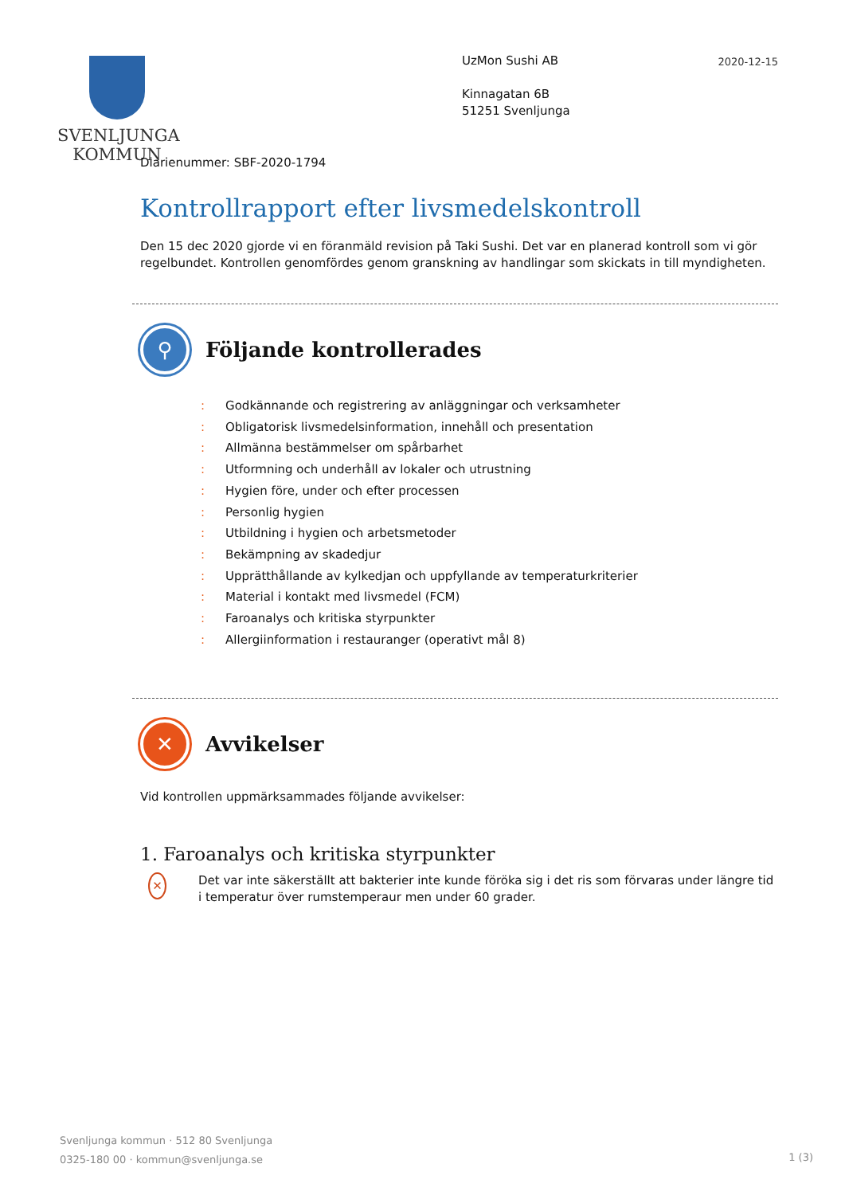SVENLJUNGA
KOMMUN
2020-12-15
UzMon Sushi AB
Kinnagatan 6B
51251 Svenljunga
Diarienummer: SBF-2020-1794
Kontrollrapport efter livsmedelskontroll
Den 15 dec 2020 gjorde vi en föranmäld revision på Taki Sushi. Det var en planerad kontroll som vi gör regelbundet. Kontrollen genomfördes genom granskning av handlingar som skickats in till myndigheten.
⚲
Följande kontrollerades
: Godkännande och registrering av anläggningar och verksamheter
: Obligatorisk livsmedelsinformation, innehåll och presentation
: Allmänna bestämmelser om spårbarhet
: Utformning och underhåll av lokaler och utrustning
: Hygien före, under och efter processen
: Personlig hygien
: Utbildning i hygien och arbetsmetoder
: Bekämpning av skadedjur
: Upprätthållande av kylkedjan och uppfyllande av temperaturkriterier
: Material i kontakt med livsmedel (FCM)
: Faroanalys och kritiska styrpunkter
: Allergiinformation i restauranger (operativt mål 8)
✕
Avvikelser
Vid kontrollen uppmärksammades följande avvikelser:
1. Faroanalys och kritiska styrpunkter
✕
Det var inte säkerställt att bakterier inte kunde föröka sig i det ris som förvaras under längre tid i temperatur över rumstemperaur men under 60 grader.
Svenljunga kommun · 512 80 Svenljunga
0325-180 00 · kommun@svenljunga.se
1 (3)